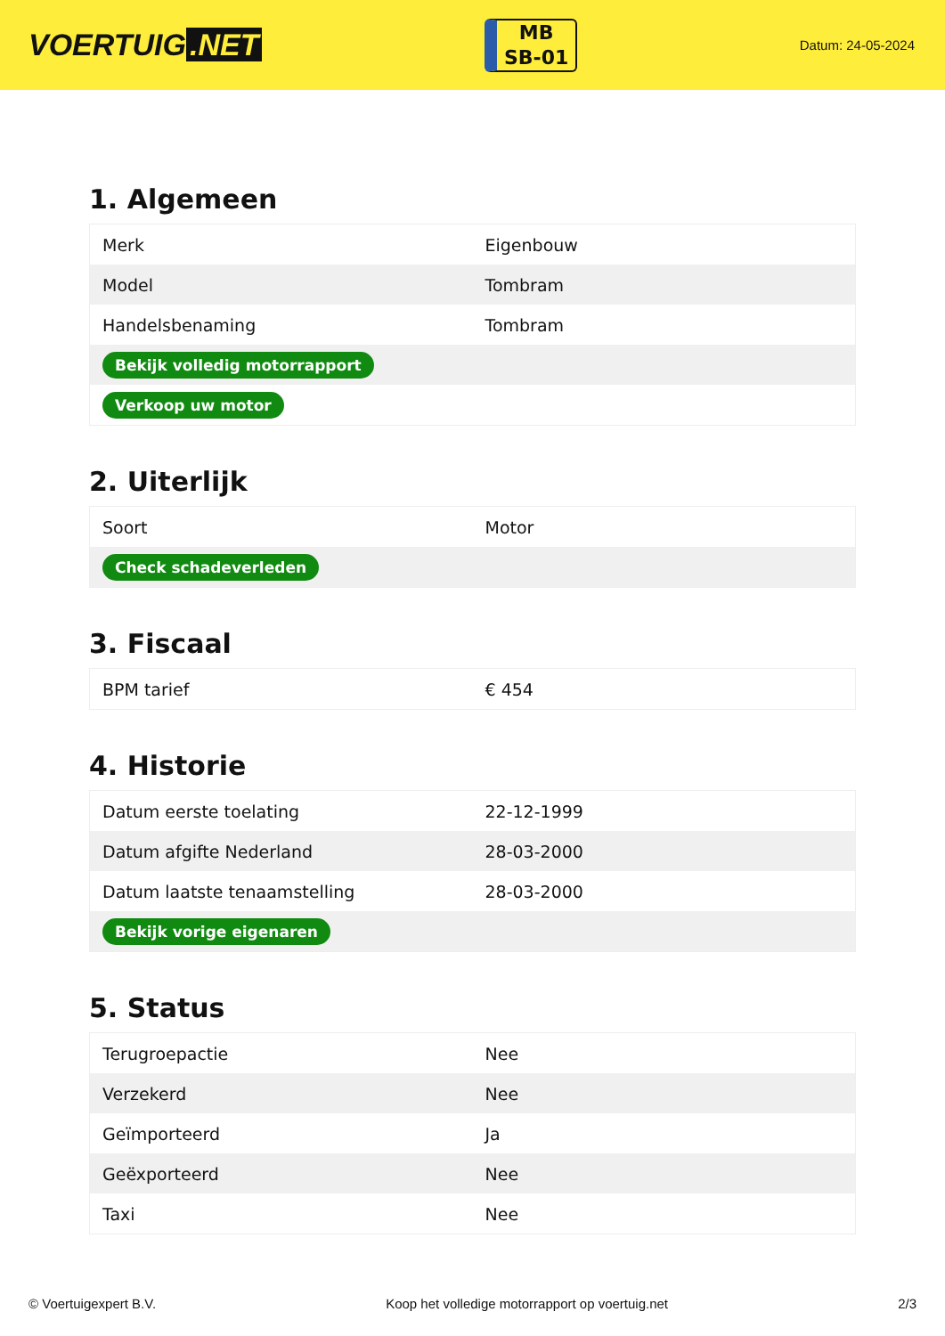VOERTUIG.NET
MB
SB-01
Datum: 24-05-2024
1. Algemeen
| Merk | Eigenbouw |
| Model | Tombram |
| Handelsbenaming | Tombram |
| Bekijk volledig motorrapport | |
| Verkoop uw motor | |
2. Uiterlijk
| Soort | Motor |
| Check schadeverleden | |
3. Fiscaal
| BPM tarief | € 454 |
4. Historie
| Datum eerste toelating | 22-12-1999 |
| Datum afgifte Nederland | 28-03-2000 |
| Datum laatste tenaamstelling | 28-03-2000 |
| Bekijk vorige eigenaren | |
5. Status
| Terugroepactie | Nee |
| Verzekerd | Nee |
| Geïmporteerd | Ja |
| Geëxporteerd | Nee |
| Taxi | Nee |
© Voertuigexpert B.V. Koop het volledige motorrapport op voertuig.net 2/3